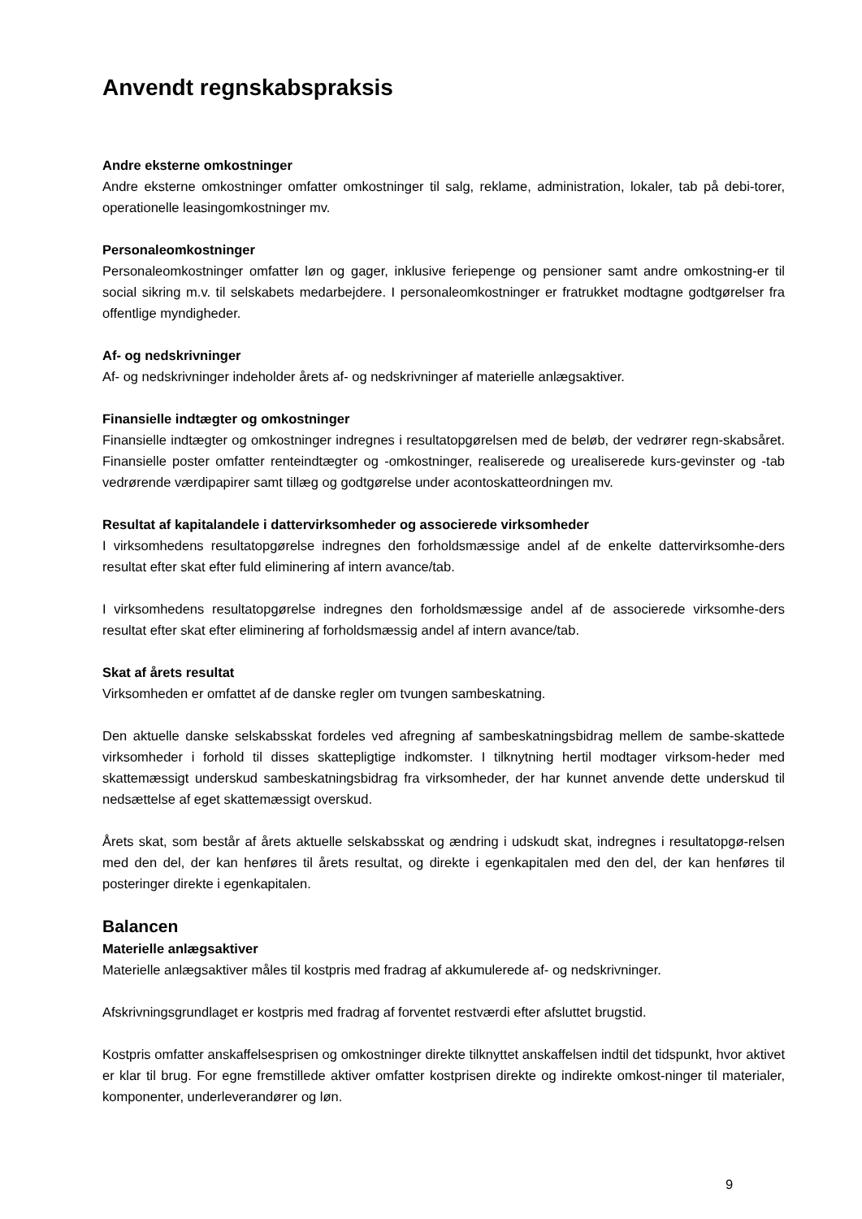Anvendt regnskabspraksis
Andre eksterne omkostninger
Andre eksterne omkostninger omfatter omkostninger til salg, reklame, administration, lokaler, tab på debi-torer, operationelle leasingomkostninger mv.
Personaleomkostninger
Personaleomkostninger omfatter løn og gager, inklusive feriepenge og pensioner samt andre omkostning-er til social sikring m.v. til selskabets medarbejdere. I personaleomkostninger er fratrukket modtagne godtgørelser fra offentlige myndigheder.
Af- og nedskrivninger
Af- og nedskrivninger indeholder årets af- og nedskrivninger af materielle anlægsaktiver.
Finansielle indtægter og omkostninger
Finansielle indtægter og omkostninger indregnes i resultatopgørelsen med de beløb, der vedrører regn-skabsåret. Finansielle poster omfatter renteindtægter og -omkostninger, realiserede og urealiserede kurs-gevinster og -tab vedrørende værdipapirer samt tillæg og godtgørelse under acontoskatteordningen mv.
Resultat af kapitalandele i dattervirksomheder og associerede virksomheder
I virksomhedens resultatopgørelse indregnes den forholdsmæssige andel af de enkelte dattervirksomhe-ders resultat efter skat efter fuld eliminering af intern avance/tab.
I virksomhedens resultatopgørelse indregnes den forholdsmæssige andel af de associerede virksomhe-ders resultat efter skat efter eliminering af forholdsmæssig andel af intern avance/tab.
Skat af årets resultat
Virksomheden er omfattet af de danske regler om tvungen sambeskatning.
Den aktuelle danske selskabsskat fordeles ved afregning af sambeskatningsbidrag mellem de sambe-skattede virksomheder i forhold til disses skattepligtige indkomster. I tilknytning hertil modtager virksom-heder med skattemæssigt underskud sambeskatningsbidrag fra virksomheder, der har kunnet anvende dette underskud til nedsættelse af eget skattemæssigt overskud.
Årets skat, som består af årets aktuelle selskabsskat og ændring i udskudt skat, indregnes i resultatopgø-relsen med den del, der kan henføres til årets resultat, og direkte i egenkapitalen med den del, der kan henføres til posteringer direkte i egenkapitalen.
Balancen
Materielle anlægsaktiver
Materielle anlægsaktiver måles til kostpris med fradrag af akkumulerede af- og nedskrivninger.
Afskrivningsgrundlaget er kostpris med fradrag af forventet restværdi efter afsluttet brugstid.
Kostpris omfatter anskaffelsesprisen og omkostninger direkte tilknyttet anskaffelsen indtil det tidspunkt, hvor aktivet er klar til brug. For egne fremstillede aktiver omfatter kostprisen direkte og indirekte omkost-ninger til materialer, komponenter, underleverandører og løn.
9